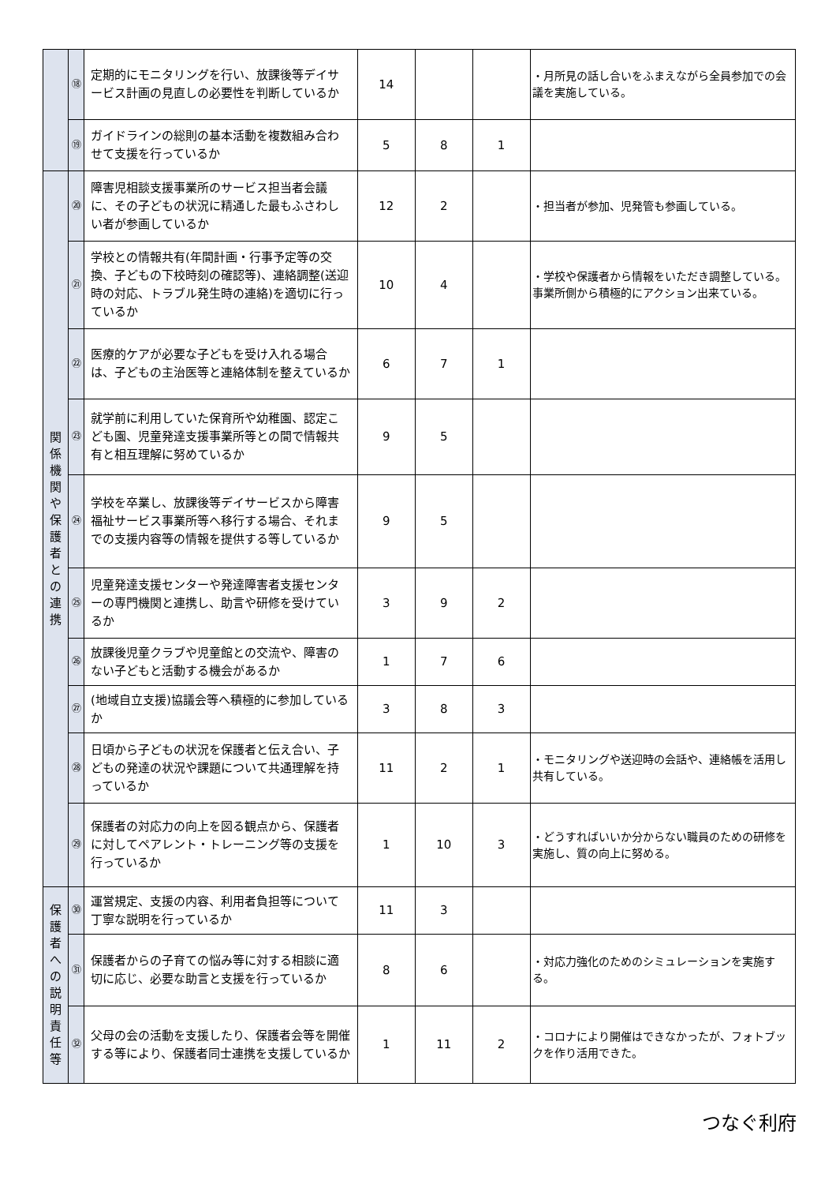| | ⑱ | 定期的にモニタリングを行い、放課後等デイサービス計画の見直しの必要性を判断しているか | 14 | | | ・月所見の話し合いをふまえながら全員参加での会議を実施している。 |
| | ⑲ | ガイドラインの総則の基本活動を複数組み合わせて支援を行っているか | 5 | 8 | 1 | |
| 関係機関や保護者との連携 | ⑳ | 障害児相談支援事業所のサービス担当者会議に、その子どもの状況に精通した最もふさわしい者が参画しているか | 12 | 2 | | ・担当者が参加、児発管も参画している。 |
| | ㉑ | 学校との情報共有(年間計画・行事予定等の交換、子どもの下校時刻の確認等)、連絡調整(送迎時の対応、トラブル発生時の連絡)を適切に行っているか | 10 | 4 | | ・学校や保護者から情報をいただき調整している。事業所側から積極的にアクション出来ている。 |
| | ㉒ | 医療的ケアが必要な子どもを受け入れる場合は、子どもの主治医等と連絡体制を整えているか | 6 | 7 | 1 | |
| | ㉓ | 就学前に利用していた保育所や幼稚園、認定こども園、児童発達支援事業所等との間で情報共有と相互理解に努めているか | 9 | 5 | | |
| | ㉔ | 学校を卒業し、放課後等デイサービスから障害福祉サービス事業所等へ移行する場合、それまでの支援内容等の情報を提供する等しているか | 9 | 5 | | |
| | ㉕ | 児童発達支援センターや発達障害者支援センターの専門機関と連携し、助言や研修を受けているか | 3 | 9 | 2 | |
| | ㉖ | 放課後児童クラブや児童館との交流や、障害のない子どもと活動する機会があるか | 1 | 7 | 6 | |
| | ㉗ | (地域自立支援)協議会等へ積極的に参加しているか | 3 | 8 | 3 | |
| | ㉘ | 日頃から子どもの状況を保護者と伝え合い、子どもの発達の状況や課題について共通理解を持っているか | 11 | 2 | 1 | ・モニタリングや送迎時の会話や、連絡帳を活用し共有している。 |
| | ㉙ | 保護者の対応力の向上を図る観点から、保護者に対してペアレント・トレーニング等の支援を行っているか | 1 | 10 | 3 | ・どうすればいいか分からない職員のための研修を実施し、質の向上に努める。 |
| 保護者への説明責任等 | ㉚ | 運営規定、支援の内容、利用者負担等について丁寧な説明を行っているか | 11 | 3 | | |
| | ㉛ | 保護者からの子育ての悩み等に対する相談に適切に応じ、必要な助言と支援を行っているか | 8 | 6 | | ・対応力強化のためのシミュレーションを実施する。 |
| | ㉜ | 父母の会の活動を支援したり、保護者会等を開催する等により、保護者同士連携を支援しているか | 1 | 11 | 2 | ・コロナにより開催はできなかったが、フォトブックを作り活用できた。 |
つなぐ利府